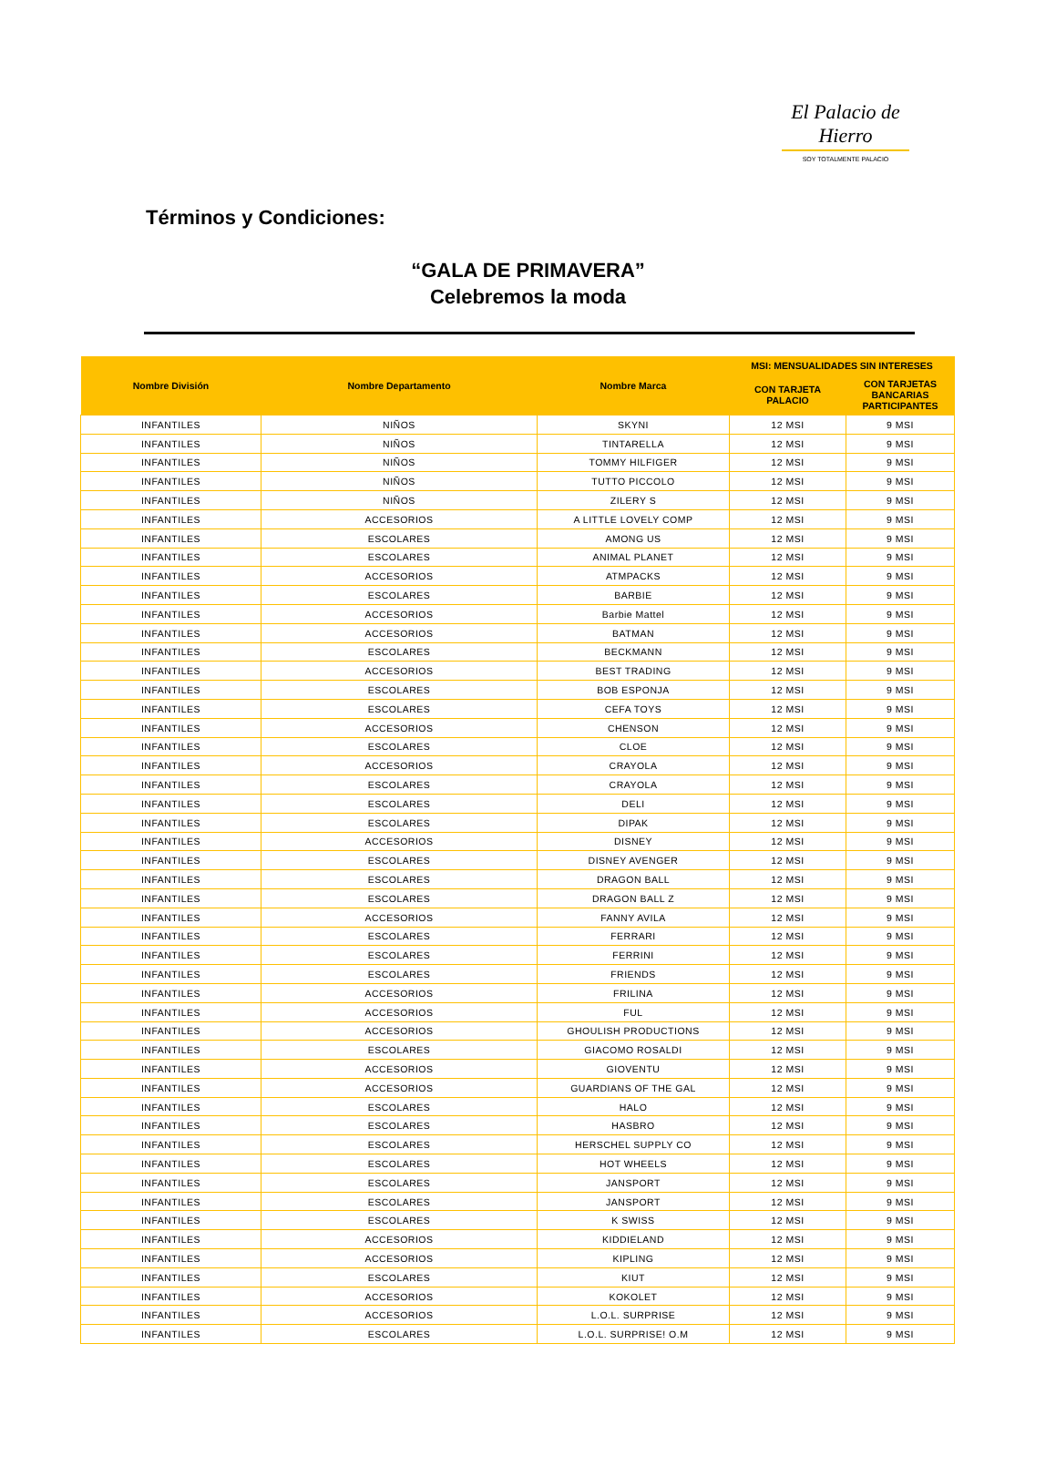El Palacio de Hierro
SOY TOTALMENTE PALACIO
Términos y Condiciones:
“GALA DE PRIMAVERA”
Celebremos la moda
| Nombre División | Nombre Departamento | Nombre Marca | MSI: MENSUALIDADES SIN INTERESES | |
| --- | --- | --- | --- | --- |
| | | | CON TARJETA PALACIO | CON TARJETAS BANCARIAS PARTICIPANTES |
| INFANTILES | NIÑOS | SKYNI | 12 MSI | 9 MSI |
| INFANTILES | NIÑOS | TINTARELLA | 12 MSI | 9 MSI |
| INFANTILES | NIÑOS | TOMMY HILFIGER | 12 MSI | 9 MSI |
| INFANTILES | NIÑOS | TUTTO PICCOLO | 12 MSI | 9 MSI |
| INFANTILES | NIÑOS | ZILERY S | 12 MSI | 9 MSI |
| INFANTILES | ACCESORIOS | A LITTLE LOVELY COMP | 12 MSI | 9 MSI |
| INFANTILES | ESCOLARES | AMONG US | 12 MSI | 9 MSI |
| INFANTILES | ESCOLARES | ANIMAL PLANET | 12 MSI | 9 MSI |
| INFANTILES | ACCESORIOS | ATMPACKS | 12 MSI | 9 MSI |
| INFANTILES | ESCOLARES | BARBIE | 12 MSI | 9 MSI |
| INFANTILES | ACCESORIOS | Barbie Mattel | 12 MSI | 9 MSI |
| INFANTILES | ACCESORIOS | BATMAN | 12 MSI | 9 MSI |
| INFANTILES | ESCOLARES | BECKMANN | 12 MSI | 9 MSI |
| INFANTILES | ACCESORIOS | BEST TRADING | 12 MSI | 9 MSI |
| INFANTILES | ESCOLARES | BOB ESPONJA | 12 MSI | 9 MSI |
| INFANTILES | ESCOLARES | CEFA TOYS | 12 MSI | 9 MSI |
| INFANTILES | ACCESORIOS | CHENSON | 12 MSI | 9 MSI |
| INFANTILES | ESCOLARES | CLOE | 12 MSI | 9 MSI |
| INFANTILES | ACCESORIOS | CRAYOLA | 12 MSI | 9 MSI |
| INFANTILES | ESCOLARES | CRAYOLA | 12 MSI | 9 MSI |
| INFANTILES | ESCOLARES | DELI | 12 MSI | 9 MSI |
| INFANTILES | ESCOLARES | DIPAK | 12 MSI | 9 MSI |
| INFANTILES | ACCESORIOS | DISNEY | 12 MSI | 9 MSI |
| INFANTILES | ESCOLARES | DISNEY AVENGER | 12 MSI | 9 MSI |
| INFANTILES | ESCOLARES | DRAGON BALL | 12 MSI | 9 MSI |
| INFANTILES | ESCOLARES | DRAGON BALL Z | 12 MSI | 9 MSI |
| INFANTILES | ACCESORIOS | FANNY AVILA | 12 MSI | 9 MSI |
| INFANTILES | ESCOLARES | FERRARI | 12 MSI | 9 MSI |
| INFANTILES | ESCOLARES | FERRINI | 12 MSI | 9 MSI |
| INFANTILES | ESCOLARES | FRIENDS | 12 MSI | 9 MSI |
| INFANTILES | ACCESORIOS | FRILINA | 12 MSI | 9 MSI |
| INFANTILES | ACCESORIOS | FUL | 12 MSI | 9 MSI |
| INFANTILES | ACCESORIOS | GHOULISH PRODUCTIONS | 12 MSI | 9 MSI |
| INFANTILES | ESCOLARES | GIACOMO ROSALDI | 12 MSI | 9 MSI |
| INFANTILES | ACCESORIOS | GIOVENTU | 12 MSI | 9 MSI |
| INFANTILES | ACCESORIOS | GUARDIANS OF THE GAL | 12 MSI | 9 MSI |
| INFANTILES | ESCOLARES | HALO | 12 MSI | 9 MSI |
| INFANTILES | ESCOLARES | HASBRO | 12 MSI | 9 MSI |
| INFANTILES | ESCOLARES | HERSCHEL SUPPLY CO | 12 MSI | 9 MSI |
| INFANTILES | ESCOLARES | HOT WHEELS | 12 MSI | 9 MSI |
| INFANTILES | ESCOLARES | JANSPORT | 12 MSI | 9 MSI |
| INFANTILES | ESCOLARES | JANSPORT | 12 MSI | 9 MSI |
| INFANTILES | ESCOLARES | K SWISS | 12 MSI | 9 MSI |
| INFANTILES | ACCESORIOS | KIDDIELAND | 12 MSI | 9 MSI |
| INFANTILES | ACCESORIOS | KIPLING | 12 MSI | 9 MSI |
| INFANTILES | ESCOLARES | KIUT | 12 MSI | 9 MSI |
| INFANTILES | ACCESORIOS | KOKOLET | 12 MSI | 9 MSI |
| INFANTILES | ACCESORIOS | L.O.L. SURPRISE | 12 MSI | 9 MSI |
| INFANTILES | ESCOLARES | L.O.L. SURPRISE! O.M | 12 MSI | 9 MSI |